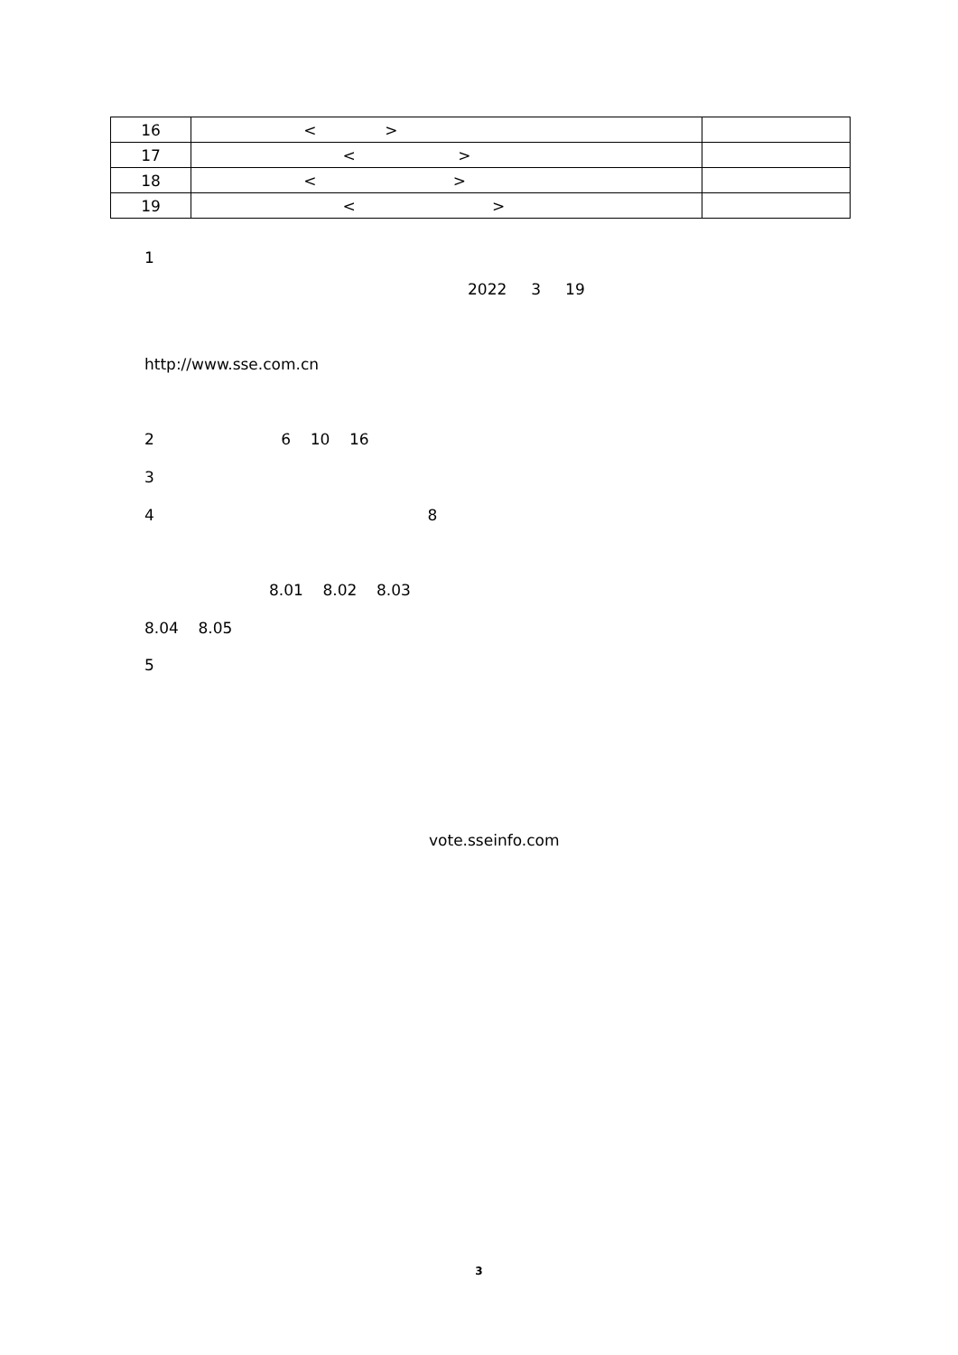| 16 | < > | |
| 17 | < > | |
| 18 | < > | |
| 19 | < > | |
1
2022 3 19
http://www.sse.com.cn
2 6 10 16
3
4 8
8.01 8.02 8.03
8.04 8.05
5
vote.sseinfo.com
3